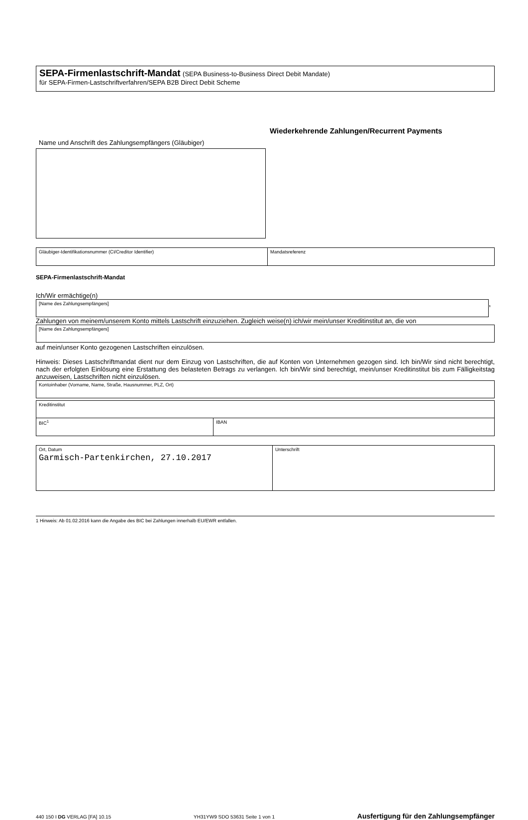SEPA-Firmenlastschrift-Mandat (SEPA Business-to-Business Direct Debit Mandate)
für SEPA-Firmen-Lastschriftverfahren/SEPA B2B Direct Debit Scheme
Wiederkehrende Zahlungen/Recurrent Payments
Name und Anschrift des Zahlungsempfängers (Gläubiger)
Gläubiger-Identifikationsnummer (CI/Creditor Identifier) Mandatsreferenz
SEPA-Firmenlastschrift-Mandat
Ich/Wir ermächtige(n)
[Name des Zahlungsempfängers]
,
Zahlungen von meinem/unserem Konto mittels Lastschrift einzuziehen. Zugleich weise(n) ich/wir mein/unser Kreditinstitut an, die von
[Name des Zahlungsempfängers]
auf mein/unser Konto gezogenen Lastschriften einzulösen.
Hinweis: Dieses Lastschriftmandat dient nur dem Einzug von Lastschriften, die auf Konten von Unternehmen gezogen sind. Ich bin/Wir sind nicht berechtigt, nach der erfolgten Einlösung eine Erstattung des belasteten Betrags zu verlangen. Ich bin/Wir sind berechtigt, mein/unser Kreditinstitut bis zum Fälligkeitstag anzuweisen, Lastschriften nicht einzulösen.
Kontoinhaber (Vorname, Name, Straße, Hausnummer, PLZ, Ort)
Kreditinstitut
BIC<sup>1</sup> IBAN
Ort, Datum
Garmisch-Partenkirchen, 27.10.2017
Unterschrift
1 Hinweis: Ab 01.02.2016 kann die Angabe des BIC bei Zahlungen innerhalb EU/EWR entfallen.
440 150 I DG VERLAG [FA] 10.15 YH31YW9 SDO 53631 Seite 1 von 1 Ausfertigung für den Zahlungsempfänger